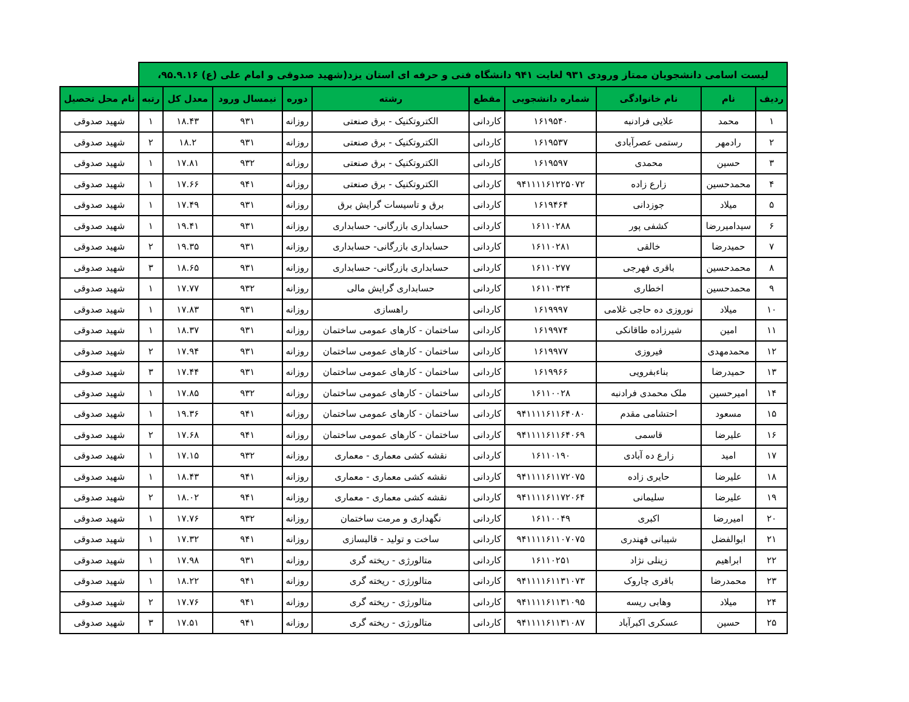| لیست اسامی دانشجویان ممتاز ورودی ۹۳۱ لغایت ۹۴۱ دانشگاه فنی و حرفه ای استان یزد(شهید صدوقی و امام علی (ع) ۹۵.۹.۱۶، | | | | | | | | | | |
| --- | --- | --- | --- | --- | --- | --- | --- | --- | --- | --- |
| ردیف | نام | نام خانوادگی | شماره دانشجویی | مقطع | رشته | دوره | نیمسال ورود | معدل کل | رتبه | نام محل تحصیل |
| ۱ | محمد | علایی فرادنبه | ۱۶۱۹۵۴۰ | کاردانی | الکتروتکنیک - برق صنعتی | روزانه | ۹۳۱ | ۱۸.۴۳ | ۱ | شهید صدوقی |
| ۲ | رادمهر | رستمی عصرآبادی | ۱۶۱۹۵۳۷ | کاردانی | الکتروتکنیک - برق صنعتی | روزانه | ۹۳۱ | ۱۸.۲ | ۲ | شهید صدوقی |
| ۳ | حسین | محمدی | ۱۶۱۹۵۹۷ | کاردانی | الکتروتکنیک - برق صنعتی | روزانه | ۹۳۲ | ۱۷.۸۱ | ۱ | شهید صدوقی |
| ۴ | محمدحسین | زارع زاده | ۹۴۱۱۱۱۶۱۲۲۵۰۷۲ | کاردانی | الکتروتکنیک - برق صنعتی | روزانه | ۹۴۱ | ۱۷.۶۶ | ۱ | شهید صدوقی |
| ۵ | میلاد | جوزدانی | ۱۶۱۹۴۶۴ | کاردانی | برق و تاسیسات گرایش برق | روزانه | ۹۳۱ | ۱۷.۴۹ | ۱ | شهید صدوقی |
| ۶ | سیدامیررضا | کشفی پور | ۱۶۱۱۰۲۸۸ | کاردانی | حسابداری بازرگانی- حسابداری | روزانه | ۹۳۱ | ۱۹.۴۱ | ۱ | شهید صدوقی |
| ۷ | حمیدرضا | خالقی | ۱۶۱۱۰۲۸۱ | کاردانی | حسابداری بازرگانی- حسابداری | روزانه | ۹۳۱ | ۱۹.۳۵ | ۲ | شهید صدوقی |
| ۸ | محمدحسین | باقری فهرجی | ۱۶۱۱۰۲۷۷ | کاردانی | حسابداری بازرگانی- حسابداری | روزانه | ۹۳۱ | ۱۸.۶۵ | ۳ | شهید صدوقی |
| ۹ | محمدحسین | اخطاری | ۱۶۱۱۰۳۲۴ | کاردانی | حسابداری گرایش مالی | روزانه | ۹۳۲ | ۱۷.۷۷ | ۱ | شهید صدوقی |
| ۱۰ | میلاد | نوروزی ده حاجی غلامی | ۱۶۱۹۹۹۷ | کاردانی | راهسازی | روزانه | ۹۳۱ | ۱۷.۸۳ | ۱ | شهید صدوقی |
| ۱۱ | امین | شیرزاده طاقانکی | ۱۶۱۹۹۷۴ | کاردانی | ساختمان - کارهای عمومی ساختمان | روزانه | ۹۳۱ | ۱۸.۳۷ | ۱ | شهید صدوقی |
| ۱۲ | محمدمهدی | فیروزی | ۱۶۱۹۹۷۷ | کاردانی | ساختمان - کارهای عمومی ساختمان | روزانه | ۹۳۱ | ۱۷.۹۴ | ۲ | شهید صدوقی |
| ۱۳ | حمیدرضا | بناءبفرویی | ۱۶۱۹۹۶۶ | کاردانی | ساختمان - کارهای عمومی ساختمان | روزانه | ۹۳۱ | ۱۷.۴۴ | ۳ | شهید صدوقی |
| ۱۴ | امیرحسین | ملک محمدی فرادنبه | ۱۶۱۱۰۰۲۸ | کاردانی | ساختمان - کارهای عمومی ساختمان | روزانه | ۹۳۲ | ۱۷.۸۵ | ۱ | شهید صدوقی |
| ۱۵ | مسعود | احتشامی مقدم | ۹۴۱۱۱۱۶۱۱۶۴۰۸۰ | کاردانی | ساختمان - کارهای عمومی ساختمان | روزانه | ۹۴۱ | ۱۹.۳۶ | ۱ | شهید صدوقی |
| ۱۶ | علیرضا | قاسمی | ۹۴۱۱۱۱۶۱۱۶۴۰۶۹ | کاردانی | ساختمان - کارهای عمومی ساختمان | روزانه | ۹۴۱ | ۱۷.۶۸ | ۲ | شهید صدوقی |
| ۱۷ | امید | زارع ده آبادی | ۱۶۱۱۰۱۹۰ | کاردانی | نقشه کشی معماری - معماری | روزانه | ۹۳۲ | ۱۷.۱۵ | ۱ | شهید صدوقی |
| ۱۸ | علیرضا | حایری زاده | ۹۴۱۱۱۱۶۱۱۷۲۰۷۵ | کاردانی | نقشه کشی معماری - معماری | روزانه | ۹۴۱ | ۱۸.۴۳ | ۱ | شهید صدوقی |
| ۱۹ | علیرضا | سلیمانی | ۹۴۱۱۱۱۶۱۱۷۲۰۶۴ | کاردانی | نقشه کشی معماری - معماری | روزانه | ۹۴۱ | ۱۸.۰۲ | ۲ | شهید صدوقی |
| ۲۰ | امیررضا | اکبری | ۱۶۱۱۰۰۴۹ | کاردانی | نگهداری و مرمت ساختمان | روزانه | ۹۳۲ | ۱۷.۷۶ | ۱ | شهید صدوقی |
| ۲۱ | ابوالفضل | شیبانی فهندری | ۹۴۱۱۱۱۶۱۱۰۷۰۷۵ | کاردانی | ساخت و تولید - قالبسازی | روزانه | ۹۴۱ | ۱۷.۳۲ | ۱ | شهید صدوقی |
| ۲۲ | ابراهیم | زینلی نژاد | ۱۶۱۱۰۲۵۱ | کاردانی | متالورژی - ریخته گری | روزانه | ۹۳۱ | ۱۷.۹۸ | ۱ | شهید صدوقی |
| ۲۳ | محمدرضا | باقری چاروک | ۹۴۱۱۱۱۶۱۱۳۱۰۷۳ | کاردانی | متالورژی - ریخته گری | روزانه | ۹۴۱ | ۱۸.۲۲ | ۱ | شهید صدوقی |
| ۲۴ | میلاد | وهابی ریسه | ۹۴۱۱۱۱۶۱۱۳۱۰۹۵ | کاردانی | متالورژی - ریخته گری | روزانه | ۹۴۱ | ۱۷.۷۶ | ۲ | شهید صدوقی |
| ۲۵ | حسین | عسکری اکبرآباد | ۹۴۱۱۱۱۶۱۱۳۱۰۸۷ | کاردانی | متالورژی - ریخته گری | روزانه | ۹۴۱ | ۱۷.۵۱ | ۳ | شهید صدوقی |